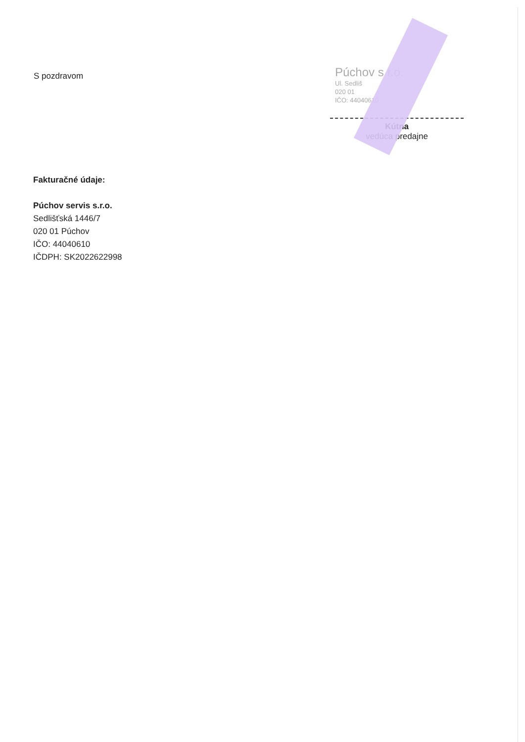S pozdravom
Púchov s r.o.
Ul. Sedliš
020 01
IČO: 44040610
Kútna
vedúca predajne
Fakturačné údaje:
Púchov servis s.r.o.
Sedlišťská 1446/7
020 01 Púchov
IČO: 44040610
IČDPH: SK2022622998